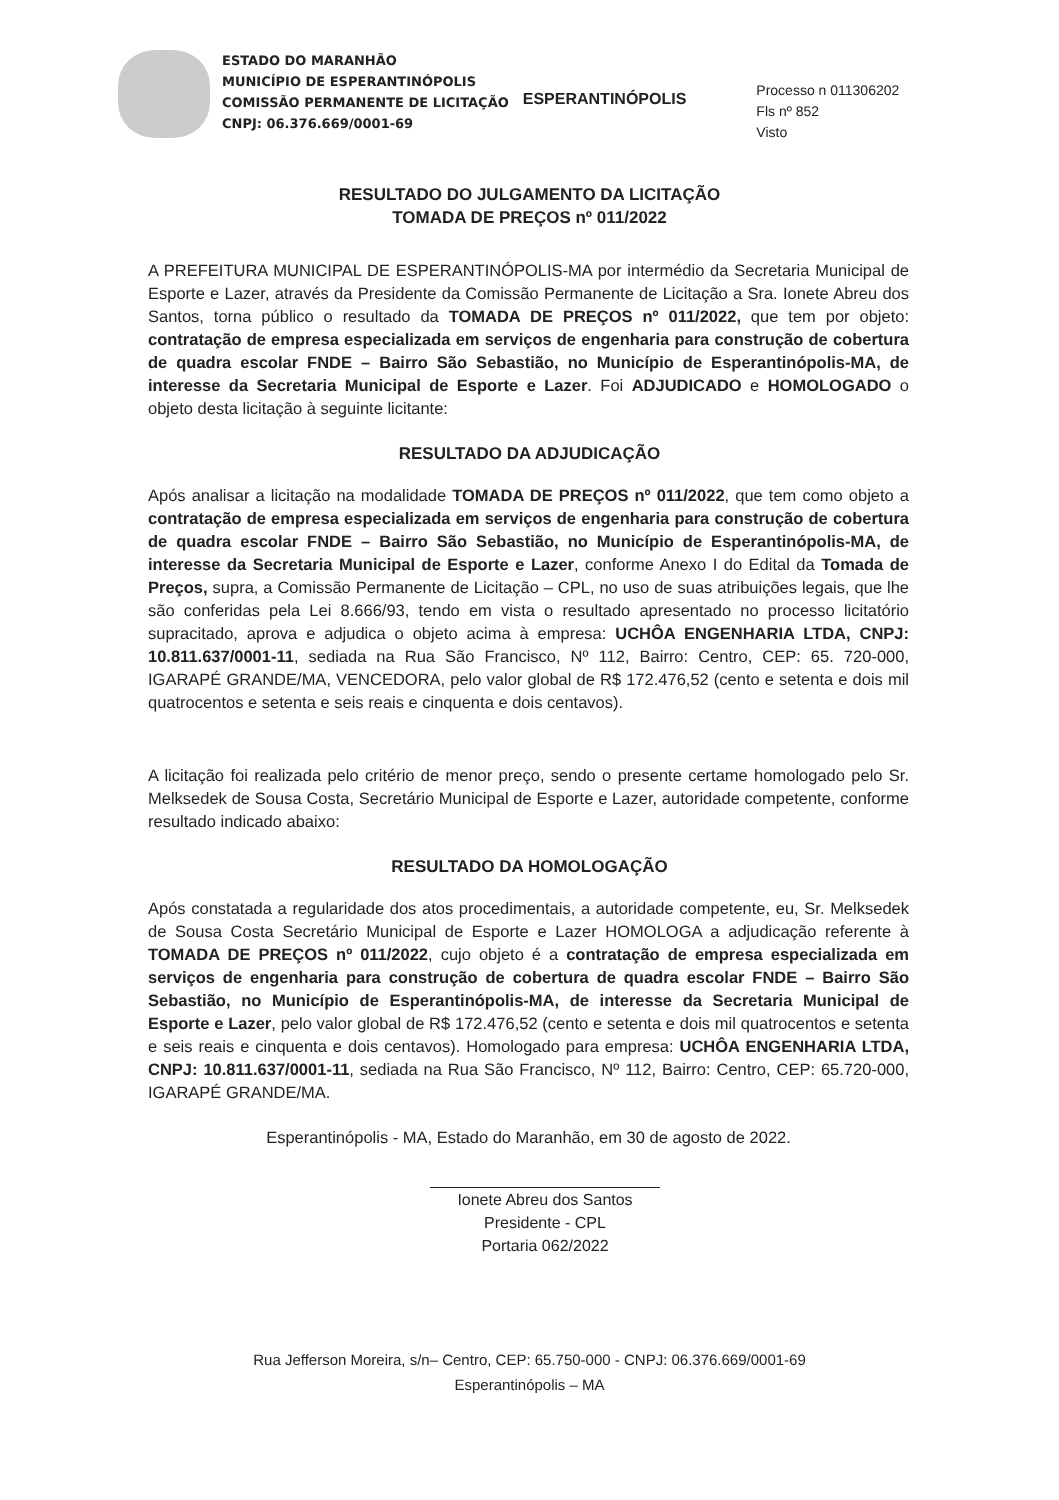ESTADO DO MARANHÃO
MUNICÍPIO DE ESPERANTINÓPOLIS
COMISSÃO PERMANENTE DE LICITAÇÃO
CNPJ: 06.376.669/0001-69
ESPERANTINÓPOLIS
Processo n 011306202
Fls nº 852
Visto
RESULTADO DO JULGAMENTO DA LICITAÇÃO
TOMADA DE PREÇOS nº 011/2022
A PREFEITURA MUNICIPAL DE ESPERANTINÓPOLIS-MA por intermédio da Secretaria Municipal de Esporte e Lazer, através da Presidente da Comissão Permanente de Licitação a Sra. Ionete Abreu dos Santos, torna público o resultado da TOMADA DE PREÇOS nº 011/2022, que tem por objeto: contratação de empresa especializada em serviços de engenharia para construção de cobertura de quadra escolar FNDE – Bairro São Sebastião, no Município de Esperantinópolis-MA, de interesse da Secretaria Municipal de Esporte e Lazer. Foi ADJUDICADO e HOMOLOGADO o objeto desta licitação à seguinte licitante:
RESULTADO DA ADJUDICAÇÃO
Após analisar a licitação na modalidade TOMADA DE PREÇOS nº 011/2022, que tem como objeto a contratação de empresa especializada em serviços de engenharia para construção de cobertura de quadra escolar FNDE – Bairro São Sebastião, no Município de Esperantinópolis-MA, de interesse da Secretaria Municipal de Esporte e Lazer, conforme Anexo I do Edital da Tomada de Preços, supra, a Comissão Permanente de Licitação – CPL, no uso de suas atribuições legais, que lhe são conferidas pela Lei 8.666/93, tendo em vista o resultado apresentado no processo licitatório supracitado, aprova e adjudica o objeto acima à empresa: UCHÔA ENGENHARIA LTDA, CNPJ: 10.811.637/0001-11, sediada na Rua São Francisco, Nº 112, Bairro: Centro, CEP: 65. 720-000, IGARAPÉ GRANDE/MA, VENCEDORA, pelo valor global de R$ 172.476,52 (cento e setenta e dois mil quatrocentos e setenta e seis reais e cinquenta e dois centavos).
A licitação foi realizada pelo critério de menor preço, sendo o presente certame homologado pelo Sr. Melksedek de Sousa Costa, Secretário Municipal de Esporte e Lazer, autoridade competente, conforme resultado indicado abaixo:
RESULTADO DA HOMOLOGAÇÃO
Após constatada a regularidade dos atos procedimentais, a autoridade competente, eu, Sr. Melksedek de Sousa Costa Secretário Municipal de Esporte e Lazer HOMOLOGA a adjudicação referente à TOMADA DE PREÇOS nº 011/2022, cujo objeto é a contratação de empresa especializada em serviços de engenharia para construção de cobertura de quadra escolar FNDE – Bairro São Sebastião, no Município de Esperantinópolis-MA, de interesse da Secretaria Municipal de Esporte e Lazer, pelo valor global de R$ 172.476,52 (cento e setenta e dois mil quatrocentos e setenta e seis reais e cinquenta e dois centavos). Homologado para empresa: UCHÔA ENGENHARIA LTDA, CNPJ: 10.811.637/0001-11, sediada na Rua São Francisco, Nº 112, Bairro: Centro, CEP: 65.720-000, IGARAPÉ GRANDE/MA.
Esperantinópolis - MA, Estado do Maranhão, em 30 de agosto de 2022.
Ionete Abreu dos Santos
Presidente - CPL
Portaria 062/2022
Rua Jefferson Moreira, s/n– Centro, CEP: 65.750-000 - CNPJ: 06.376.669/0001-69
Esperantinópolis – MA